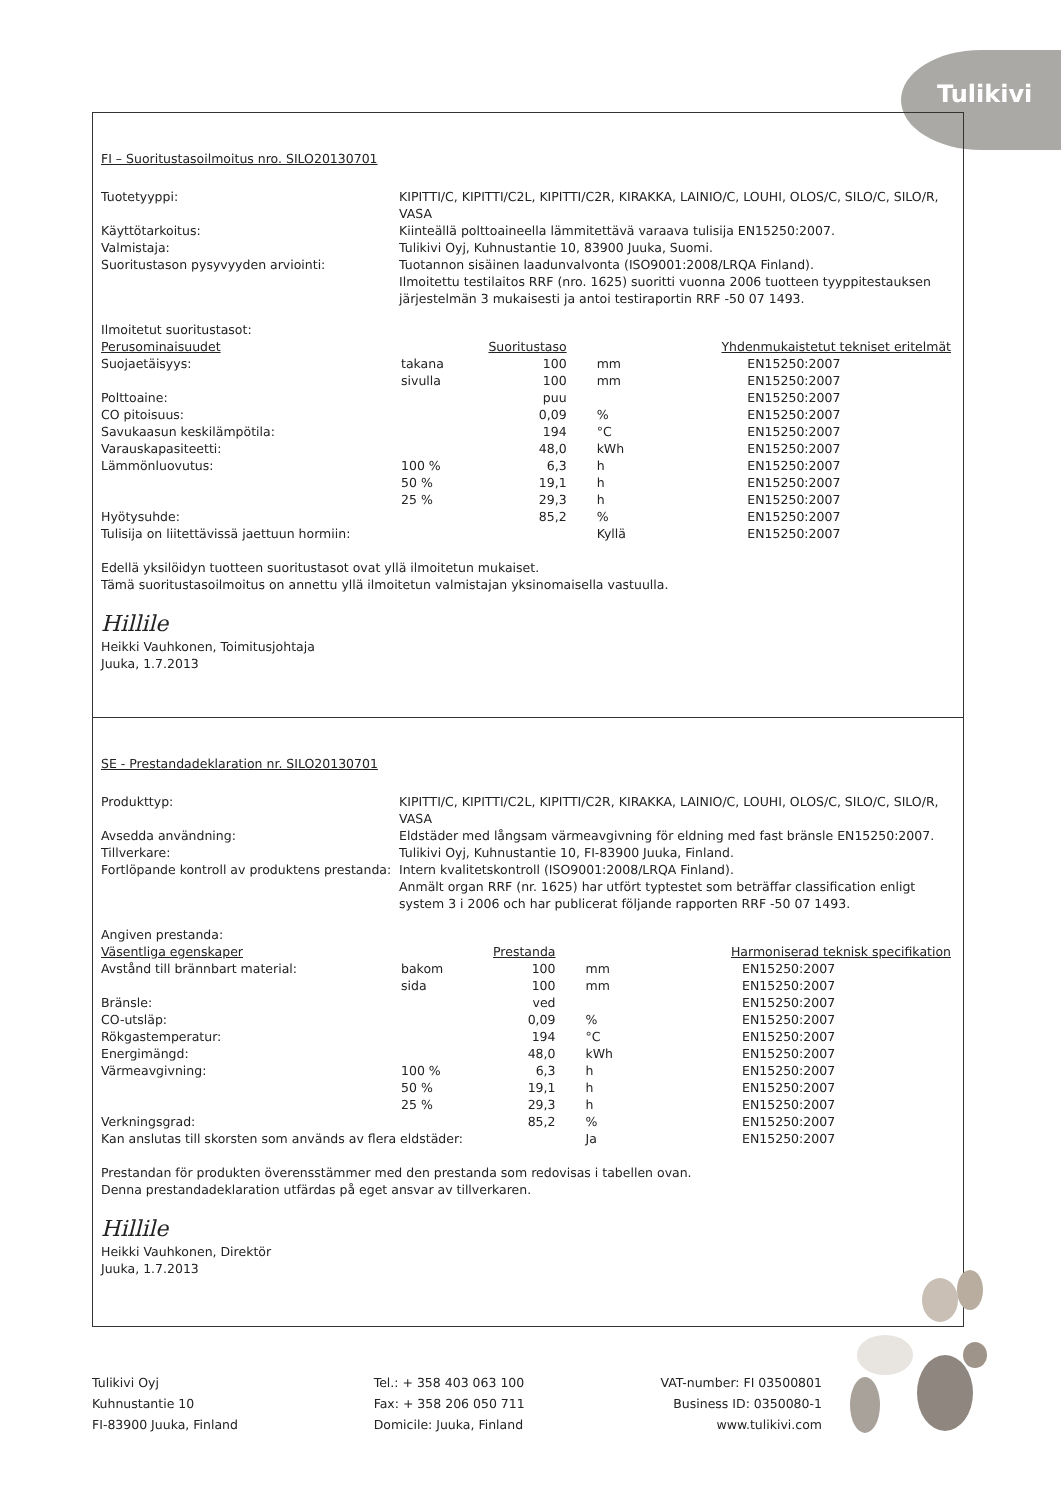Tulikivi
FI – Suoritustasoilmoitus nro. SILO20130701
Tuotetyyppi:
KIPITTI/C, KIPITTI/C2L, KIPITTI/C2R, KIRAKKA, LAINIO/C, LOUHI, OLOS/C, SILO/C, SILO/R, VASA
Käyttötarkoitus:
Kiinteällä polttoaineella lämmitettävä varaava tulisija EN15250:2007.
Valmistaja:
Tulikivi Oyj, Kuhnustantie 10, 83900 Juuka, Suomi.
Suoritustason pysyvyyden arviointi:
Tuotannon sisäinen laadunvalvonta (ISO9001:2008/LRQA Finland).
Ilmoitettu testilaitos RRF (nro. 1625) suoritti vuonna 2006 tuotteen tyyppitestauksen järjestelmän 3 mukaisesti ja antoi testiraportin RRF -50 07 1493.
Ilmoitetut suoritustasot:
| Perusominaisuudet | | Suoritustaso | | | Yhdenmukaistetut tekniset eritelmät |
| --- | --- | --- | --- | --- | --- |
| Suojaetäisyys: | takana | 100 | | mm | EN15250:2007 |
| | sivulla | 100 | | mm | EN15250:2007 |
| Polttoaine: | | puu | | | EN15250:2007 |
| CO pitoisuus: | | 0,09 | | % | EN15250:2007 |
| Savukaasun keskilämpötila: | | 194 | | °C | EN15250:2007 |
| Varauskapasiteetti: | | 48,0 | | kWh | EN15250:2007 |
| Lämmönluovutus: | 100 % | 6,3 | | h | EN15250:2007 |
| | 50 % | 19,1 | | h | EN15250:2007 |
| | 25 % | 29,3 | | h | EN15250:2007 |
| Hyötysuhde: | | 85,2 | | % | EN15250:2007 |
| Tulisija on liitettävissä jaettuun hormiin: | | | | Kyllä | EN15250:2007 |
Edellä yksilöidyn tuotteen suoritustasot ovat yllä ilmoitetun mukaiset.
Tämä suoritustasoilmoitus on annettu yllä ilmoitetun valmistajan yksinomaisella vastuulla.
Hillile
Heikki Vauhkonen, Toimitusjohtaja
Juuka, 1.7.2013
SE - Prestandadeklaration nr. SILO20130701
Produkttyp:
KIPITTI/C, KIPITTI/C2L, KIPITTI/C2R, KIRAKKA, LAINIO/C, LOUHI, OLOS/C, SILO/C, SILO/R, VASA
Avsedda användning:
Eldstäder med långsam värmeavgivning för eldning med fast bränsle EN15250:2007.
Tillverkare:
Tulikivi Oyj, Kuhnustantie 10, FI-83900 Juuka, Finland.
Fortlöpande kontroll av produktens prestanda:
Intern kvalitetskontroll (ISO9001:2008/LRQA Finland).
Anmält organ RRF (nr. 1625) har utfört typtestet som beträffar classification enligt system 3 i 2006 och har publicerat följande rapporten RRF -50 07 1493.
Angiven prestanda:
| Väsentliga egenskaper | | Prestanda | | | Harmoniserad teknisk specifikation |
| --- | --- | --- | --- | --- | --- |
| Avstånd till brännbart material: | bakom | 100 | | mm | EN15250:2007 |
| | sida | 100 | | mm | EN15250:2007 |
| Bränsle: | | ved | | | EN15250:2007 |
| CO-utsläp: | | 0,09 | | % | EN15250:2007 |
| Rökgastemperatur: | | 194 | | °C | EN15250:2007 |
| Energimängd: | | 48,0 | | kWh | EN15250:2007 |
| Värmeavgivning: | 100 % | 6,3 | | h | EN15250:2007 |
| | 50 % | 19,1 | | h | EN15250:2007 |
| | 25 % | 29,3 | | h | EN15250:2007 |
| Verkningsgrad: | | 85,2 | | % | EN15250:2007 |
| Kan anslutas till skorsten som används av flera eldstäder: | | | | Ja | EN15250:2007 |
Prestandan för produkten överensstämmer med den prestanda som redovisas i tabellen ovan.
Denna prestandadeklaration utfärdas på eget ansvar av tillverkaren.
Hillile
Heikki Vauhkonen, Direktör
Juuka, 1.7.2013
Tulikivi Oyj
Kuhnustantie 10
FI-83900 Juuka, Finland
Tel.: + 358 403 063 100
Fax: + 358 206 050 711
Domicile: Juuka, Finland
VAT-number: FI 03500801
Business ID: 0350080-1
www.tulikivi.com